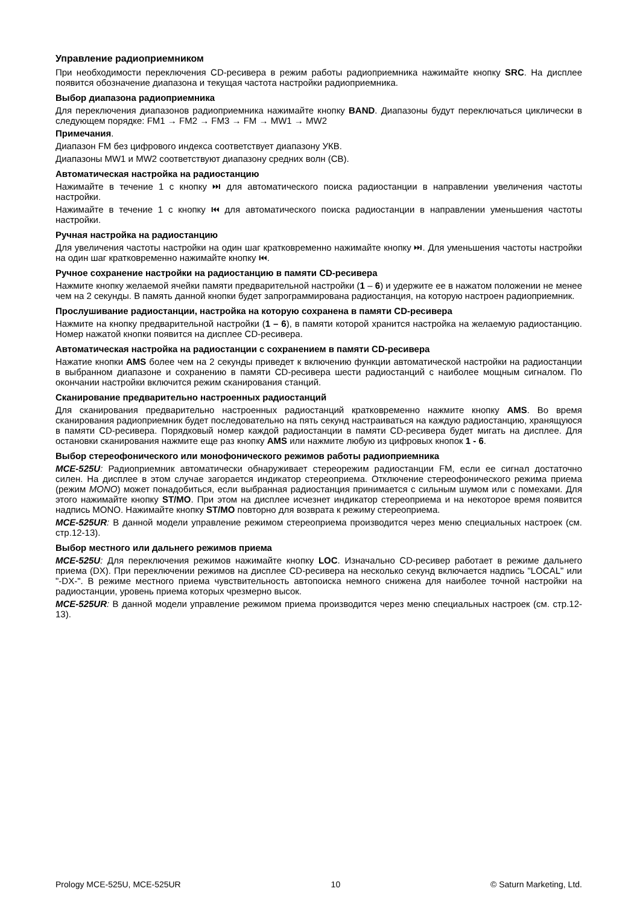Управление радиоприемником
При необходимости переключения CD-ресивера в режим работы радиоприемника нажимайте кнопку SRC. На дисплее появится обозначение диапазона и текущая частота настройки радиоприемника.
Выбор диапазона радиоприемника
Для переключения диапазонов радиоприемника нажимайте кнопку BAND. Диапазоны будут переключаться циклически в следующем порядке: FM1 → FM2 → FM3 → FM → MW1 → MW2
Примечания.
Диапазон FM без цифрового индекса соответствует диапазону УКВ.
Диапазоны MW1 и MW2 соответствуют диапазону средних волн (СВ).
Автоматическая настройка на радиостанцию
Нажимайте в течение 1 с кнопку ⏭ для автоматического поиска радиостанции в направлении увеличения частоты настройки.
Нажимайте в течение 1 с кнопку ⏮ для автоматического поиска радиостанции в направлении уменьшения частоты настройки.
Ручная настройка на радиостанцию
Для увеличения частоты настройки на один шаг кратковременно нажимайте кнопку ⏭. Для уменьшения частоты настройки на один шаг кратковременно нажимайте кнопку ⏮.
Ручное сохранение настройки на радиостанцию в памяти CD-ресивера
Нажмите кнопку желаемой ячейки памяти предварительной настройки (1 – 6) и удержите ее в нажатом положении не менее чем на 2 секунды. В память данной кнопки будет запрограммирована радиостанция, на которую настроен радиоприемник.
Прослушивание радиостанции, настройка на которую сохранена в памяти CD-ресивера
Нажмите на кнопку предварительной настройки (1 – 6), в памяти которой хранится настройка на желаемую радиостанцию. Номер нажатой кнопки появится на дисплее CD-ресивера.
Автоматическая настройка на радиостанции с сохранением в памяти CD-ресивера
Нажатие кнопки AMS более чем на 2 секунды приведет к включению функции автоматической настройки на радиостанции в выбранном диапазоне и сохранению в памяти CD-ресивера шести радиостанций с наиболее мощным сигналом. По окончании настройки включится режим сканирования станций.
Сканирование предварительно настроенных радиостанций
Для сканирования предварительно настроенных радиостанций кратковременно нажмите кнопку AMS. Во время сканирования радиоприемник будет последовательно на пять секунд настраиваться на каждую радиостанцию, хранящуюся в памяти CD-ресивера. Порядковый номер каждой радиостанции в памяти CD-ресивера будет мигать на дисплее. Для остановки сканирования нажмите еще раз кнопку AMS или нажмите любую из цифровых кнопок 1 - 6.
Выбор стереофонического или монофонического режимов работы радиоприемника
MCE-525U: Радиоприемник автоматически обнаруживает стереорежим радиостанции FM, если ее сигнал достаточно силен. На дисплее в этом случае загорается индикатор стереоприема. Отключение стереофонического режима приема (режим MONO) может понадобиться, если выбранная радиостанция принимается с сильным шумом или с помехами. Для этого нажимайте кнопку ST/MO. При этом на дисплее исчезнет индикатор стереоприема и на некоторое время появится надпись MONO. Нажимайте кнопку ST/MO повторно для возврата к режиму стереоприема.
MCE-525UR: В данной модели управление режимом стереоприема производится через меню специальных настроек (см. стр.12-13).
Выбор местного или дальнего режимов приема
MCE-525U: Для переключения режимов нажимайте кнопку LOC. Изначально CD-ресивер работает в режиме дальнего приема (DX). При переключении режимов на дисплее CD-ресивера на несколько секунд включается надпись "LOCAL" или "-DX-". В режиме местного приема чувствительность автопоиска немного снижена для наиболее точной настройки на радиостанции, уровень приема которых чрезмерно высок.
MCE-525UR: В данной модели управление режимом приема производится через меню специальных настроек (см. стр.12-13).
Prology MCE-525U, MCE-525UR 10 © Saturn Marketing, Ltd.